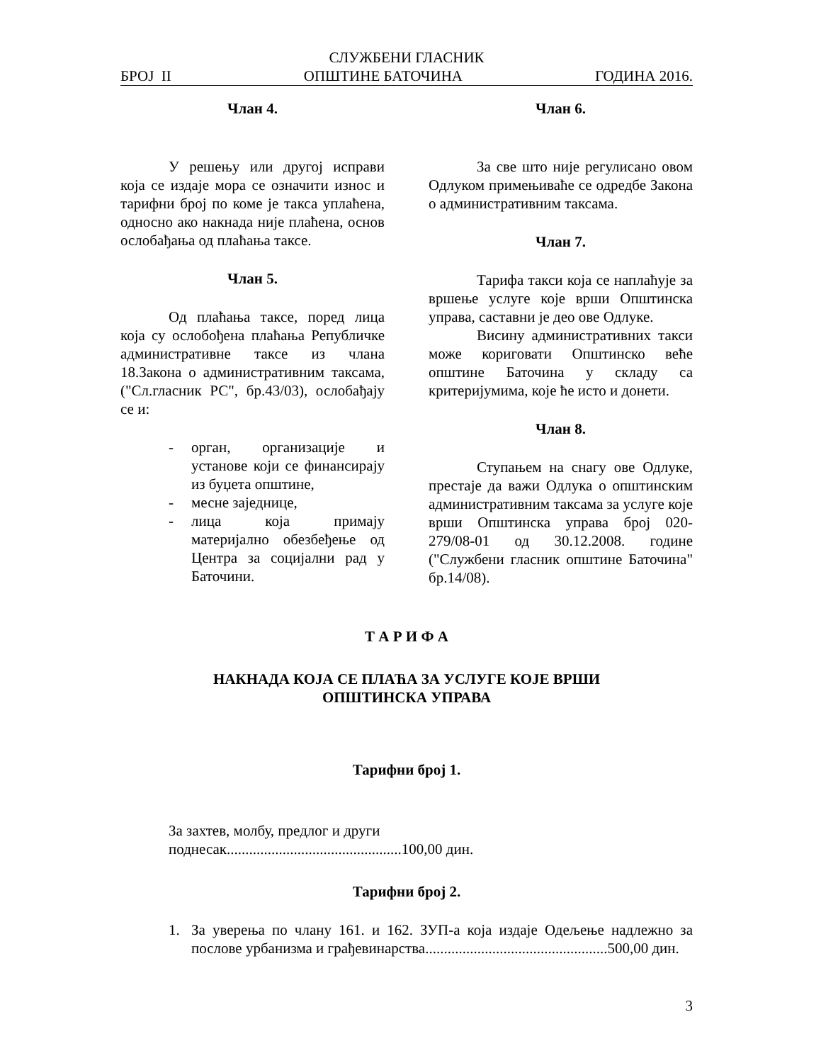СЛУЖБЕНИ ГЛАСНИК
БРОЈ II ОПШТИНЕ БАТОЧИНА ГОДИНА 2016.
Члан 4.
У решењу или другој исправи која се издаје мора се означити износ и тарифни број по коме је такса уплаћена, односно ако накнада није плаћена, основ ослобађања од плаћања таксе.
Члан 5.
Од плаћања таксе, поред лица која су ослобођена плаћања Републичке административне таксе из члана 18.Закона о административним таксама, ("Сл.гласник РС", бр.43/03), ослобађају се и:
- орган, организације и установе који се финансирају из буџета општине,
- месне заједнице,
- лица која примају материјално обезбеђење од Центра за социјални рад у Баточини.
Члан 6.
За све што није регулисано овом Одлуком примењиваће се одредбе Закона о административним таксама.
Члан 7.
Тарифа такси која се наплаћује за вршење услуге које врши Општинска управа, саставни је део ове Одлуке.
Висину административних такси може кориговати Општинско веће општине Баточина у складу са критеријумима, које ће исто и донети.
Члан 8.
Ступањем на снагу ове Одлуке, престаје да важи Одлука о општинским административним таксама за услуге које врши Општинска управа број 020-279/08-01 од 30.12.2008. године ("Службени гласник општине Баточина" бр.14/08).
Т А Р И Ф А
НАКНАДА КОЈА СЕ ПЛАЋА ЗА УСЛУГЕ КОЈЕ ВРШИ
ОПШТИНСКА УПРАВА
Тарифни број 1.
За захтев, молбу, предлог и други
поднесак...............................................100,00 дин.
Тарифни број 2.
1. За уверења по члану 161. и 162. ЗУП-а која издаје Одељење надлежно за послове урбанизма и грађевинарства.................................................500,00 дин.
3